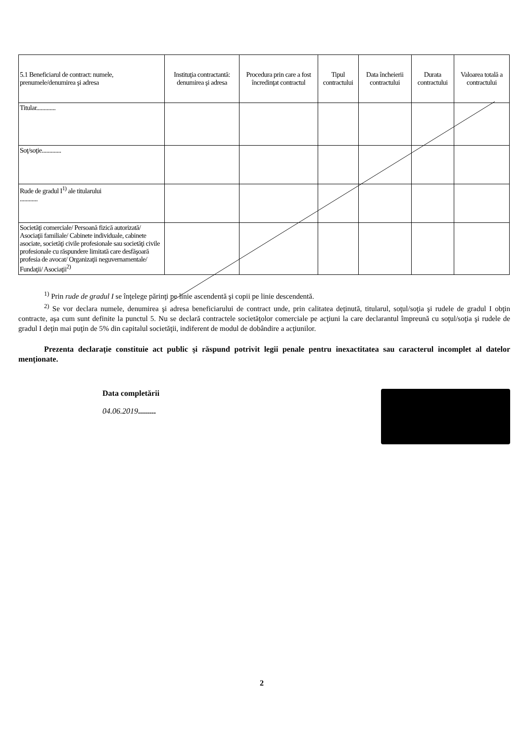| 5.1 Beneficiarul de contract: numele, prenumele/denumirea şi adresa | Instituţia contractantă: denumirea şi adresa | Procedura prin care a fost încredinţat contractul | Tipul contractului | Data încheierii contractului | Durata contractului | Valoarea totală a contractului |
| --- | --- | --- | --- | --- | --- | --- |
| Titular............. | | | | | | |
| Soţ/soţie............. | | | | | | |
| Rude de gradul I<sup>1)</sup> ale titularului ............ | | | | | | |
| Societăţi comerciale/ Persoană fizică autorizată/ Asociaţii familiale/ Cabinete individuale, cabinete asociate, societăţi civile profesionale sau societăţi civile profesionale cu răspundere limitată care desfăşoară profesia de avocat/ Organizaţii neguvernamentale/ Fundaţii/ Asociaţii<sup>2)</sup> | | | | | | |
<sup>1)</sup> Prin rude de gradul I se înţelege părinţi pe linie ascendentă şi copii pe linie descendentă.
<sup>2)</sup> Se vor declara numele, denumirea şi adresa beneficiarului de contract unde, prin calitatea deţinută, titularul, soţul/soţia şi rudele de gradul I obţin contracte, aşa cum sunt definite la punctul 5. Nu se declară contractele societăţolor comerciale pe acţiuni la care declarantul împreună cu soţul/soţia şi rudele de gradul I deţin mai puţin de 5% din capitalul societăţii, indiferent de modul de dobândire a acţiunilor.
Prezenta declaraţie constituie act public şi răspund potrivit legii penale pentru inexactitatea sau caracterul incomplet al datelor menţionate.
Data completării
04.06.2019.........
2